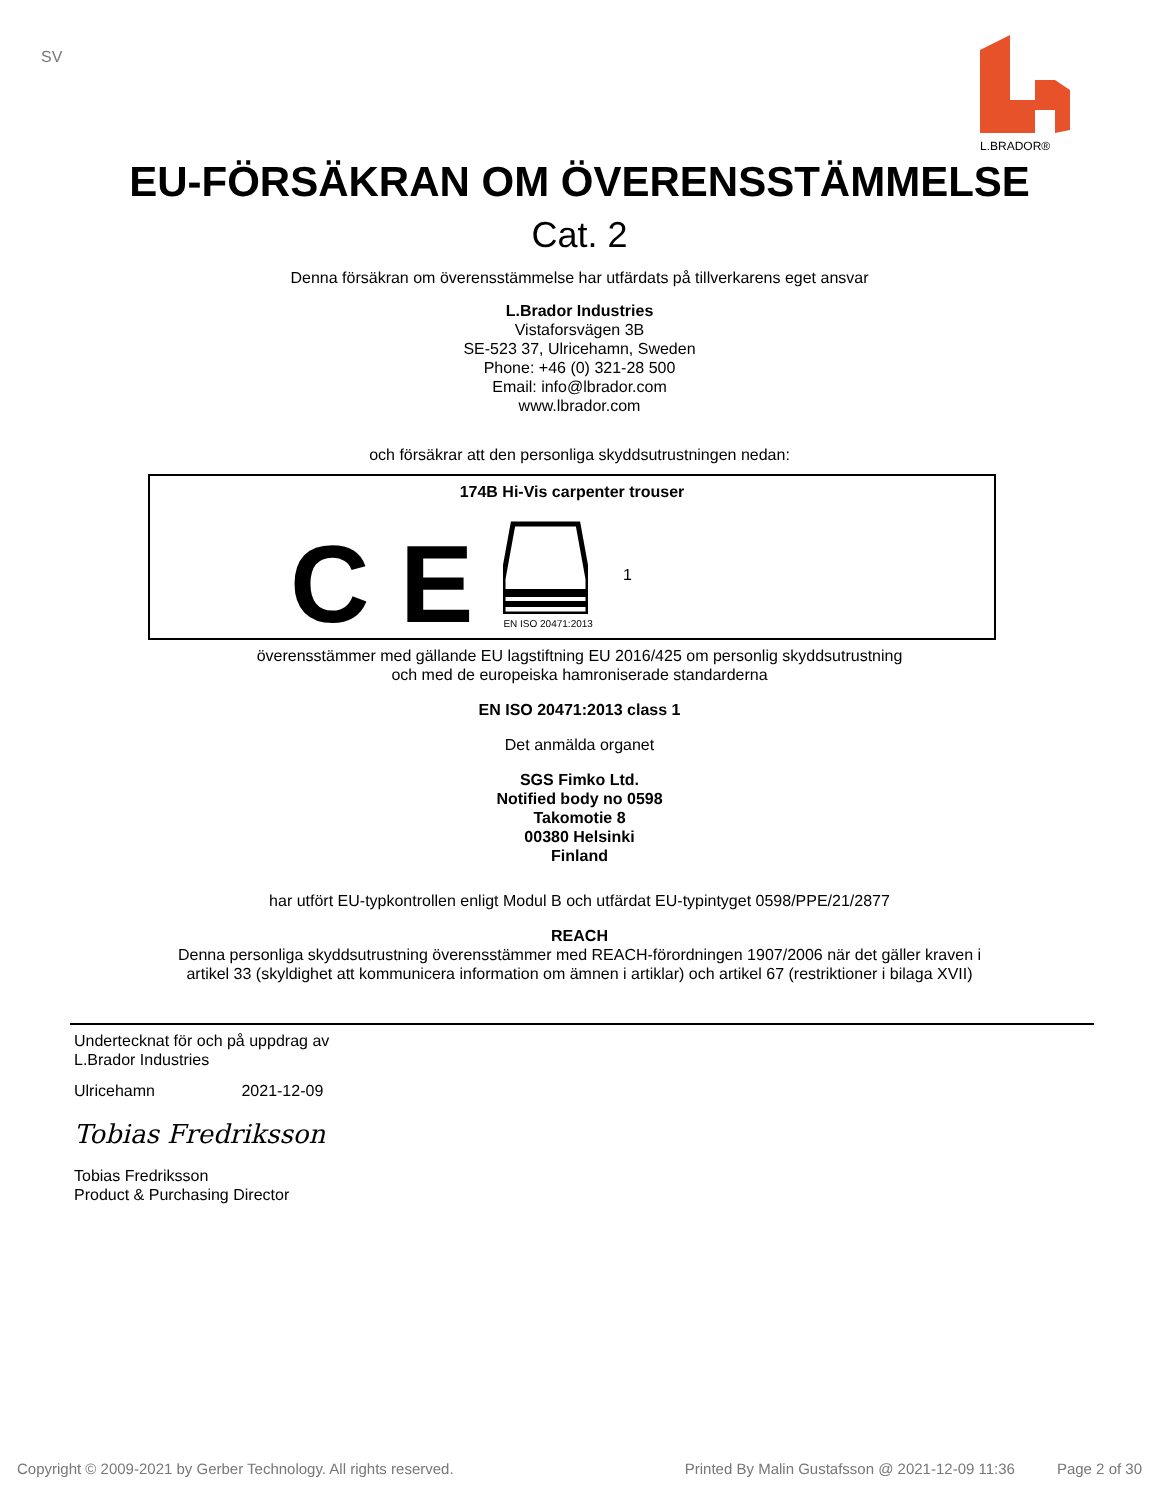SV
L.BRADOR®
EU-FÖRSÄKRAN OM ÖVERENSSTÄMMELSE
Cat. 2
Denna försäkran om överensstämmelse har utfärdats på tillverkarens eget ansvar
L.Brador Industries
Vistaforsvägen 3B
SE-523 37, Ulricehamn, Sweden
Phone: +46 (0) 321-28 500
Email: info@lbrador.com
www.lbrador.com
och försäkrar att den personliga skyddsutrustningen nedan:
174B Hi-Vis carpenter trouser
C E
EN ISO 20471:2013
1
överensstämmer med gällande EU lagstiftning EU 2016/425 om personlig skyddsutrustning
och med de europeiska hamroniserade standarderna
EN ISO 20471:2013 class 1
Det anmälda organet
SGS Fimko Ltd.
Notified body no 0598
Takomotie 8
00380 Helsinki
Finland
har utfört EU-typkontrollen enligt Modul B och utfärdat EU-typintyget 0598/PPE/21/2877
REACH
Denna personliga skyddsutrustning överensstämmer med REACH-förordningen 1907/2006 när det gäller kraven i
artikel 33 (skyldighet att kommunicera information om ämnen i artiklar) och artikel 67 (restriktioner i bilaga XVII)
Undertecknat för och på uppdrag av
L.Brador Industries
Ulricehamn 2021-12-09
Tobias Fredriksson
Tobias Fredriksson
Product & Purchasing Director
Copyright © 2009-2021 by Gerber Technology. All rights reserved. Printed By Malin Gustafsson @ 2021-12-09 11:36 Page 2 of 30